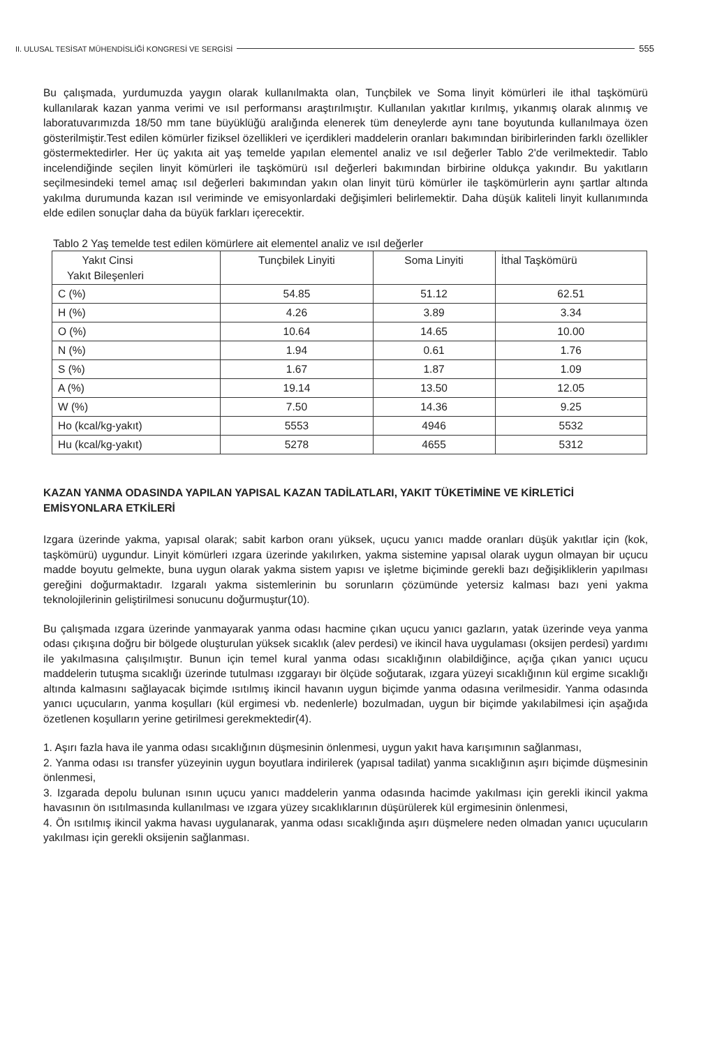II. ULUSAL TESİSAT MÜHENDİSLİĞİ KONGRESİ VE SERGİSİ 555
Bu çalışmada, yurdumuzda yaygın olarak kullanılmakta olan, Tunçbilek ve Soma linyit kömürleri ile ithal taşkömürü kullanılarak kazan yanma verimi ve ısıl performansı araştırılmıştır. Kullanılan yakıtlar kırılmış, yıkanmış olarak alınmış ve laboratuvarımızda 18/50 mm tane büyüklüğü aralığında elenerek tüm deneylerde aynı tane boyutunda kullanılmaya özen gösterilmiştir.Test edilen kömürler fiziksel özellikleri ve içerdikleri maddelerin oranları bakımından biribirlerinden farklı özellikler göstermektedirler. Her üç yakıta ait yaş temelde yapılan elementel analiz ve ısıl değerler Tablo 2'de verilmektedir. Tablo incelendiğinde seçilen linyit kömürleri ile taşkömürü ısıl değerleri bakımından birbirine oldukça yakındır. Bu yakıtların seçilmesindeki temel amaç ısıl değerleri bakımından yakın olan linyit türü kömürler ile taşkömürlerin aynı şartlar altında yakılma durumunda kazan ısıl veriminde ve emisyonlardaki değişimleri belirlemektir. Daha düşük kaliteli linyit kullanımında elde edilen sonuçlar daha da büyük farkları içerecektir.
Tablo 2 Yaş temelde test edilen kömürlere ait elementel analiz ve ısıl değerler
| Yakıt Cinsi Yakıt Bileşenleri | Tunçbilek Linyiti | Soma Linyiti | İthal Taşkömürü |
| C (%) | 54.85 | 51.12 | 62.51 |
| H (%) | 4.26 | 3.89 | 3.34 |
| O (%) | 10.64 | 14.65 | 10.00 |
| N (%) | 1.94 | 0.61 | 1.76 |
| S (%) | 1.67 | 1.87 | 1.09 |
| A (%) | 19.14 | 13.50 | 12.05 |
| W (%) | 7.50 | 14.36 | 9.25 |
| Ho (kcal/kg-yakıt) | 5553 | 4946 | 5532 |
| Hu (kcal/kg-yakıt) | 5278 | 4655 | 5312 |
KAZAN YANMA ODASINDA YAPILAN YAPISAL KAZAN TADİLATLARI, YAKIT TÜKETİMİNE VE KİRLETİCİ EMİSYONLARA ETKİLERİ
Izgara üzerinde yakma, yapısal olarak; sabit karbon oranı yüksek, uçucu yanıcı madde oranları düşük yakıtlar için (kok, taşkömürü) uygundur. Linyit kömürleri ızgara üzerinde yakılırken, yakma sistemine yapısal olarak uygun olmayan bir uçucu madde boyutu gelmekte, buna uygun olarak yakma sistem yapısı ve işletme biçiminde gerekli bazı değişikliklerin yapılması gereğini doğurmaktadır. Izgaralı yakma sistemlerinin bu sorunların çözümünde yetersiz kalması bazı yeni yakma teknolojilerinin geliştirilmesi sonucunu doğurmuştur(10).
Bu çalışmada ızgara üzerinde yanmayarak yanma odası hacmine çıkan uçucu yanıcı gazların, yatak üzerinde veya yanma odası çıkışına doğru bir bölgede oluşturulan yüksek sıcaklık (alev perdesi) ve ikincil hava uygulaması (oksijen perdesi) yardımı ile yakılmasına çalışılmıştır. Bunun için temel kural yanma odası sıcaklığının olabildiğince, açığa çıkan yanıcı uçucu maddelerin tutuşma sıcaklığı üzerinde tutulması ızggarayı bir ölçüde soğutarak, ızgara yüzeyi sıcaklığının kül ergime sıcaklığı altında kalmasını sağlayacak biçimde ısıtılmış ikincil havanın uygun biçimde yanma odasına verilmesidir. Yanma odasında yanıcı uçucuların, yanma koşulları (kül ergimesi vb. nedenlerle) bozulmadan, uygun bir biçimde yakılabilmesi için aşağıda özetlenen koşulların yerine getirilmesi gerekmektedir(4).
1. Aşırı fazla hava ile yanma odası sıcaklığının düşmesinin önlenmesi, uygun yakıt hava karışımının sağlanması,
2. Yanma odası ısı transfer yüzeyinin uygun boyutlara indirilerek (yapısal tadilat) yanma sıcaklığının aşırı biçimde düşmesinin önlenmesi,
3. Izgarada depolu bulunan ısının uçucu yanıcı maddelerin yanma odasında hacimde yakılması için gerekli ikincil yakma havasının ön ısıtılmasında kullanılması ve ızgara yüzey sıcaklıklarının düşürülerek kül ergimesinin önlenmesi,
4. Ön ısıtılmış ikincil yakma havası uygulanarak, yanma odası sıcaklığında aşırı düşmelere neden olmadan yanıcı uçucuların yakılması için gerekli oksijenin sağlanması.